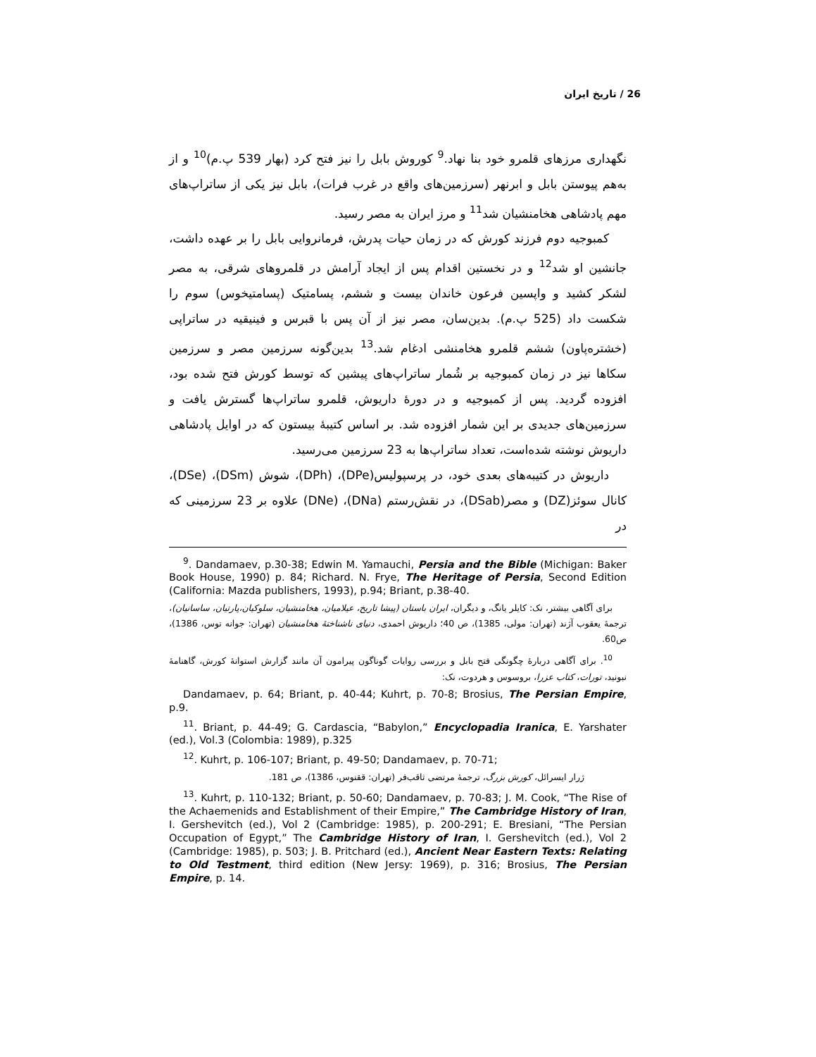26 / تاریخ ایران
نگهداری مرزهای قلمرو خود بنا نهاد.<sup>9</sup> کوروش بابل را نیز فتح کرد (بهار 539 پ.م)<sup>10</sup> و از به‌هم پیوستن بابل و ابرنهر (سرزمین‌های واقع در غرب فرات)، بابل نیز یکی از ساتراپ‌های مهم پادشاهی هخامنشیان شد<sup>11</sup> و مرز ایران به مصر رسید.
کمبوجیه دوم فرزند کورش که در زمان حیات پدرش، فرمانروایی بابل را بر عهده داشت، جانشین او شد<sup>12</sup> و در نخستین اقدام پس از ایجاد آرامش در قلمروهای شرقی، به مصر لشکر کشید و واپسین فرعون خاندان بیست و ششم، پسامتیک (پسامتیخوس) سوم را شکست داد (525 پ.م). بدین‌سان، مصر نیز از آن پس با قبرس و فینیقیه در ساتراپی (خشتره‌پاون) ششم قلمرو هخامنشی ادغام شد.<sup>13</sup> بدین‌گونه سرزمین مصر و سرزمین سکاها نیز در زمان کمبوجیه بر شُمار ساتراپ‌های پیشین که توسط کورش فتح شده بود، افزوده گردید. پس از کمبوجیه و در دورهٔ داریوش، قلمرو ساتراپ‌ها گسترش یافت و سرزمین‌های جدیدی بر این شمار افزوده شد. بر اساس کتیبهٔ بیستون که در اوایل پادشاهی داریوش نوشته شده‌است، تعداد ساتراپ‌ها به 23 سرزمین می‌رسید.
داریوش در کتیبه‌های بعدی خود، در پرسپولیس(DPe)، (DPh)، شوش (DSm)، (DSe)، کانال سوئز(DZ) و مصر(DSab)، در نقش‌رستم (DNa)، (DNe) علاوه بر 23 سرزمینی که در
<sup>9</sup>. Dandamaev, p.30-38; Edwin M. Yamauchi, Persia and the Bible (Michigan: Baker Book House, 1990) p. 84; Richard. N. Frye, The Heritage of Persia, Second Edition (California: Mazda publishers, 1993), p.94; Briant, p.38-40.
برای آگاهی بیشتر، نک: کایلر یانگ، و دیگران، ایران باستان (پیشا تاریخ، عیلامیان، هخامنشیان، سلوکیان،پارتیان، ساسانیان)، ترجمهٔ یعقوب آژند (تهران: مولی، 1385)، ص 40؛ داریوش احمدی، دنیای ناشناختهٔ هخامنشیان (تهران: جوانه توس، 1386)، ص60.
<sup>10</sup>. برای آگاهی دربارهٔ چگونگی فتح بابل و بررسی روایات گوناگون پیرامون آن مانند گزارش استوانهٔ کورش، گاهنامهٔ نبونید، تورات، کتاب عزرا، بروسوس و هردوت، نک:
Dandamaev, p. 64; Briant, p. 40-44; Kuhrt, p. 70-8; Brosius, The Persian Empire, p.9.
<sup>11</sup>. Briant, p. 44-49; G. Cardascia, “Babylon,” Encyclopadia Iranica, E. Yarshater (ed.), Vol.3 (Colombia: 1989), p.325
<sup>12</sup>. Kuhrt, p. 106-107; Briant, p. 49-50; Dandamaev, p. 70-71;
ژرار ایسرائل، کورش بزرگ، ترجمهٔ مرتضی ثاقب‌فر (تهران: ققنوس، 1386)، ص 181.
<sup>13</sup>. Kuhrt, p. 110-132; Briant, p. 50-60; Dandamaev, p. 70-83; J. M. Cook, “The Rise of the Achaemenids and Establishment of their Empire,” The Cambridge History of Iran, I. Gershevitch (ed.), Vol 2 (Cambridge: 1985), p. 200-291; E. Bresiani, “The Persian Occupation of Egypt,” The Cambridge History of Iran, I. Gershevitch (ed.), Vol 2 (Cambridge: 1985), p. 503; J. B. Pritchard (ed.), Ancient Near Eastern Texts: Relating to Old Testment, third edition (New Jersy: 1969), p. 316; Brosius, The Persian Empire, p. 14.